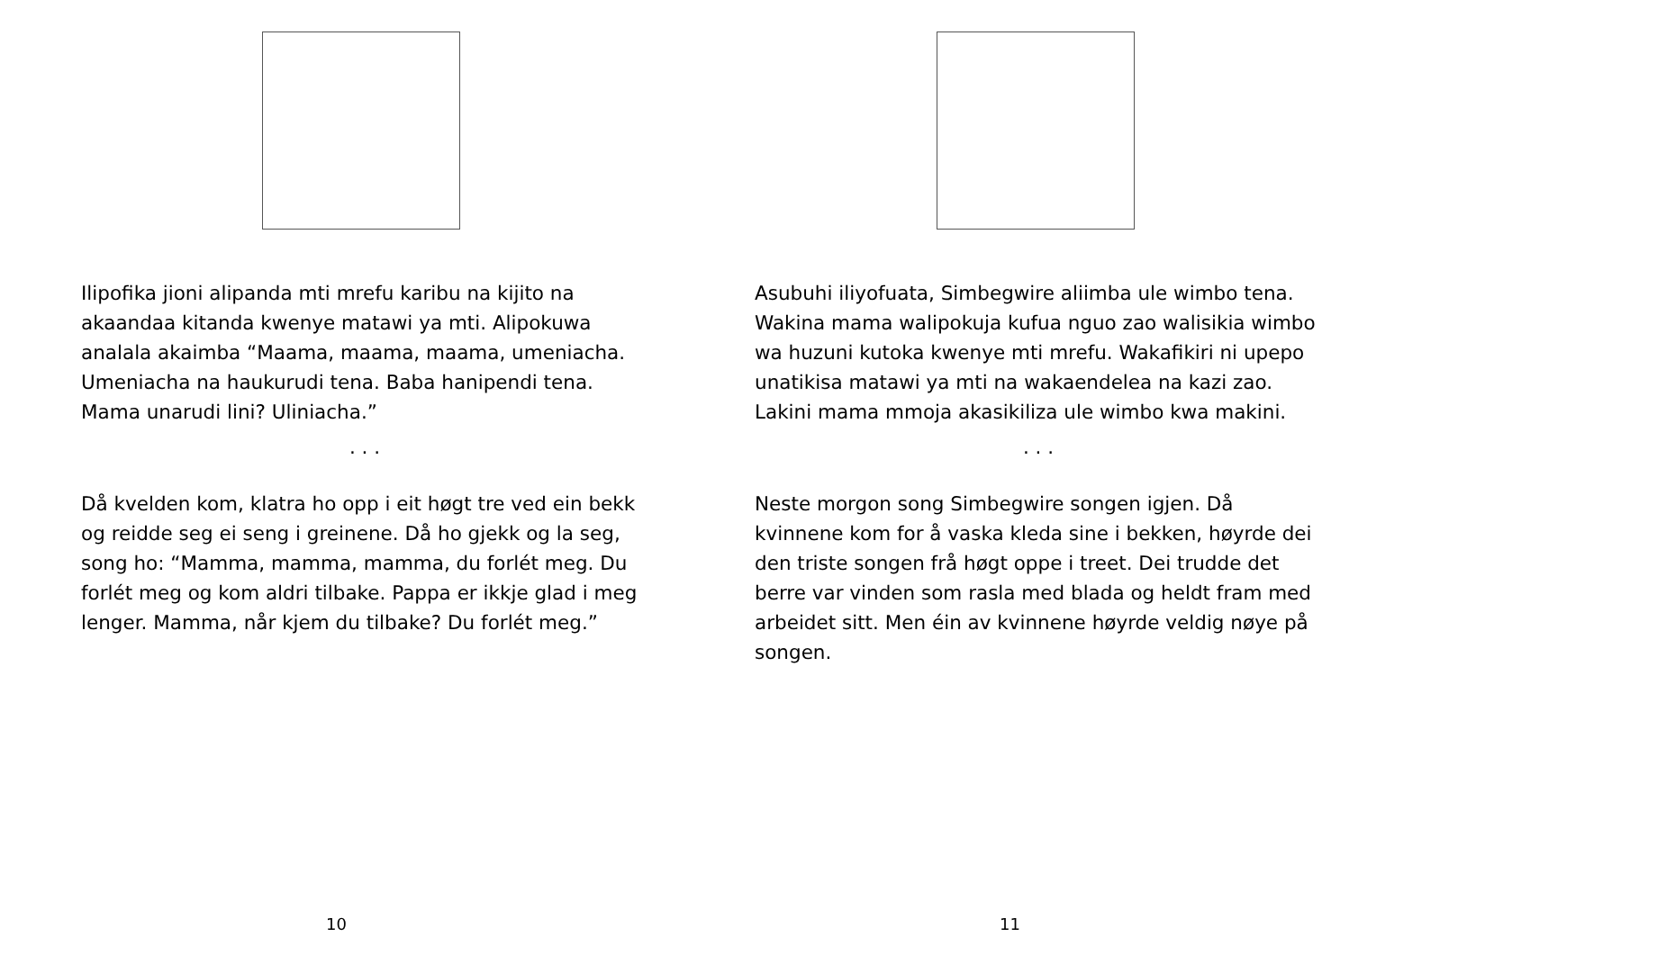Ilipofika jioni alipanda mti mrefu karibu na kijito na akaandaa kitanda kwenye matawi ya mti. Alipokuwa analala akaimba “Maama, maama, maama, umeniacha. Umeniacha na haukurudi tena. Baba hanipendi tena. Mama unarudi lini? Uliniacha.”
. . .
Då kvelden kom, klatra ho opp i eit høgt tre ved ein bekk og reidde seg ei seng i greinene. Då ho gjekk og la seg, song ho: “Mamma, mamma, mamma, du forlét meg. Du forlét meg og kom aldri tilbake. Pappa er ikkje glad i meg lenger. Mamma, når kjem du tilbake? Du forlét meg.”
10
Asubuhi iliyofuata, Simbegwire aliimba ule wimbo tena. Wakina mama walipokuja kufua nguo zao walisikia wimbo wa huzuni kutoka kwenye mti mrefu. Wakafikiri ni upepo unatikisa matawi ya mti na wakaendelea na kazi zao. Lakini mama mmoja akasikiliza ule wimbo kwa makini.
. . .
Neste morgon song Simbegwire songen igjen. Då kvinnene kom for å vaska kleda sine i bekken, høyrde dei den triste songen frå høgt oppe i treet. Dei trudde det berre var vinden som rasla med blada og heldt fram med arbeidet sitt. Men éin av kvinnene høyrde veldig nøye på songen.
11